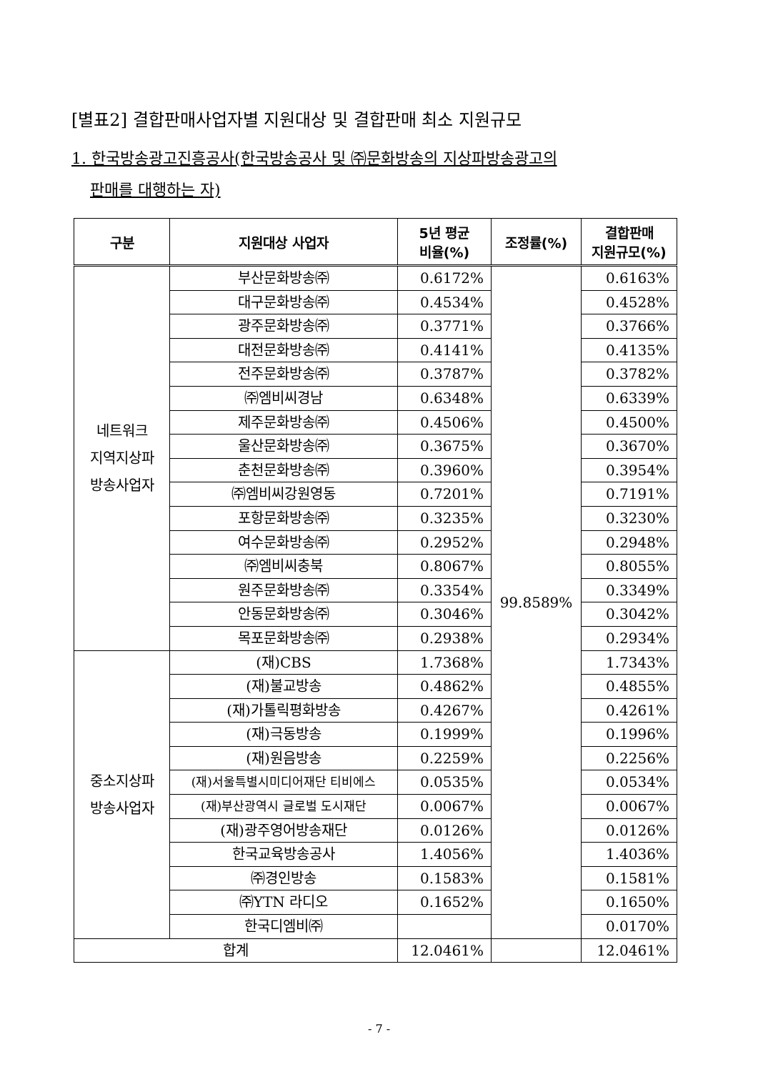[별표2] 결합판매사업자별 지원대상 및 결합판매 최소 지원규모
1. 한국방송광고진흥공사(한국방송공사 및 ㈜문화방송의 지상파방송광고의
판매를 대행하는 자)
| 구분 | 지원대상 사업자 | 5년 평균 비율(%) | 조정률(%) | 결합판매 지원규모(%) |
| --- | --- | --- | --- | --- |
| 네트워크 지역지상파 방송사업자 | 부산문화방송㈜ | 0.6172% | 99.8589% | 0.6163% |
| | 대구문화방송㈜ | 0.4534% | | 0.4528% |
| | 광주문화방송㈜ | 0.3771% | | 0.3766% |
| | 대전문화방송㈜ | 0.4141% | | 0.4135% |
| | 전주문화방송㈜ | 0.3787% | | 0.3782% |
| | ㈜엠비씨경남 | 0.6348% | | 0.6339% |
| | 제주문화방송㈜ | 0.4506% | | 0.4500% |
| | 울산문화방송㈜ | 0.3675% | | 0.3670% |
| | 춘천문화방송㈜ | 0.3960% | | 0.3954% |
| | ㈜엠비씨강원영동 | 0.7201% | | 0.7191% |
| | 포항문화방송㈜ | 0.3235% | | 0.3230% |
| | 여수문화방송㈜ | 0.2952% | | 0.2948% |
| | ㈜엠비씨충북 | 0.8067% | | 0.8055% |
| | 원주문화방송㈜ | 0.3354% | | 0.3349% |
| | 안동문화방송㈜ | 0.3046% | | 0.3042% |
| | 목포문화방송㈜ | 0.2938% | | 0.2934% |
| 중소지상파 방송사업자 | (재)CBS | 1.7368% | | 1.7343% |
| | (재)불교방송 | 0.4862% | | 0.4855% |
| | (재)가톨릭평화방송 | 0.4267% | | 0.4261% |
| | (재)극동방송 | 0.1999% | | 0.1996% |
| | (재)원음방송 | 0.2259% | | 0.2256% |
| | (재)서울특별시미디어재단 티비에스 | 0.0535% | | 0.0534% |
| | (재)부산광역시 글로벌 도시재단 | 0.0067% | | 0.0067% |
| | (재)광주영어방송재단 | 0.0126% | | 0.0126% |
| | 한국교육방송공사 | 1.4056% | | 1.4036% |
| | ㈜경인방송 | 0.1583% | | 0.1581% |
| | ㈜YTN 라디오 | 0.1652% | | 0.1650% |
| | 한국디엠비㈜ | | | 0.0170% |
| 합계 | | 12.0461% | | 12.0461% |
- 7 -